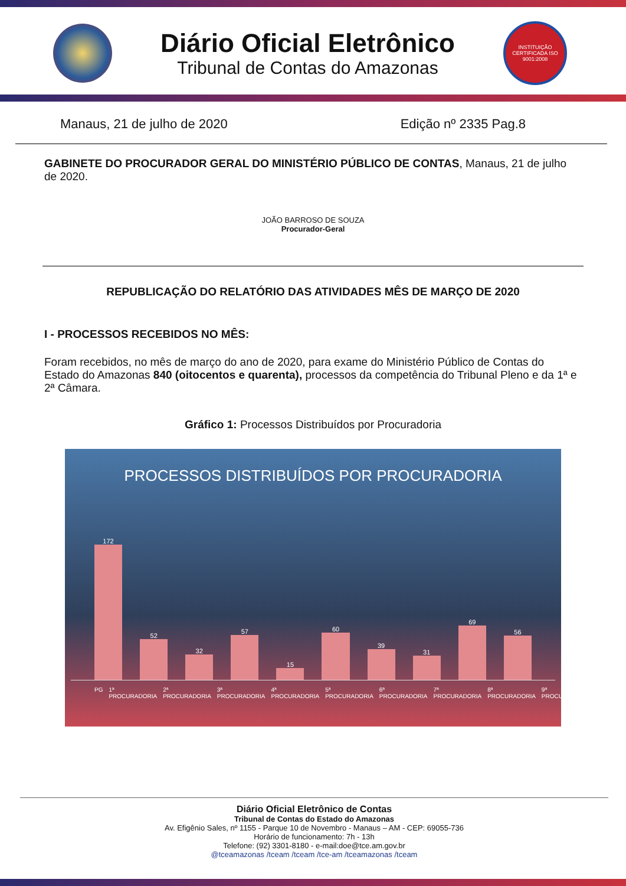Diário Oficial Eletrônico
Tribunal de Contas do Amazonas
INSTITUIÇÃO CERTIFICADA ISO 9001:2008
Manaus, 21 de julho de 2020 Edição nº 2335 Pag.8
GABINETE DO PROCURADOR GERAL DO MINISTÉRIO PÚBLICO DE CONTAS, Manaus, 21 de julho de 2020.
JOÃO BARROSO DE SOUZA
Procurador-Geral
REPUBLICAÇÃO DO RELATÓRIO DAS ATIVIDADES MÊS DE MARÇO DE 2020
I - PROCESSOS RECEBIDOS NO MÊS:
Foram recebidos, no mês de março do ano de 2020, para exame do Ministério Público de Contas do Estado do Amazonas 840 (oitocentos e quarenta), processos da competência do Tribunal Pleno e da 1ª e 2ª Câmara.
Gráfico 1: Processos Distribuídos por Procuradoria
PROCESSOS DISTRIBUÍDOS POR PROCURADORIA
172
52
32
57
15
60
39
31
69
56
PG 1ª PROCURADORIA 2ª PROCURADORIA 3ª PROCURADORIA 4ª PROCURADORIA 5ª PROCURADORIA 6ª PROCURADORIA 7ª PROCURADORIA 8ª PROCURADORIA 9ª PROCURADORIA
Diário Oficial Eletrônico de Contas
Tribunal de Contas do Estado do Amazonas
Av. Efigênio Sales, nº 1155 - Parque 10 de Novembro - Manaus – AM - CEP: 69055-736
Horário de funcionamento: 7h - 13h
Telefone: (92) 3301-8180 - e-mail:doe@tce.am.gov.br
@tceamazonas /tceam /tceam /tce-am /tceamazonas /tceam